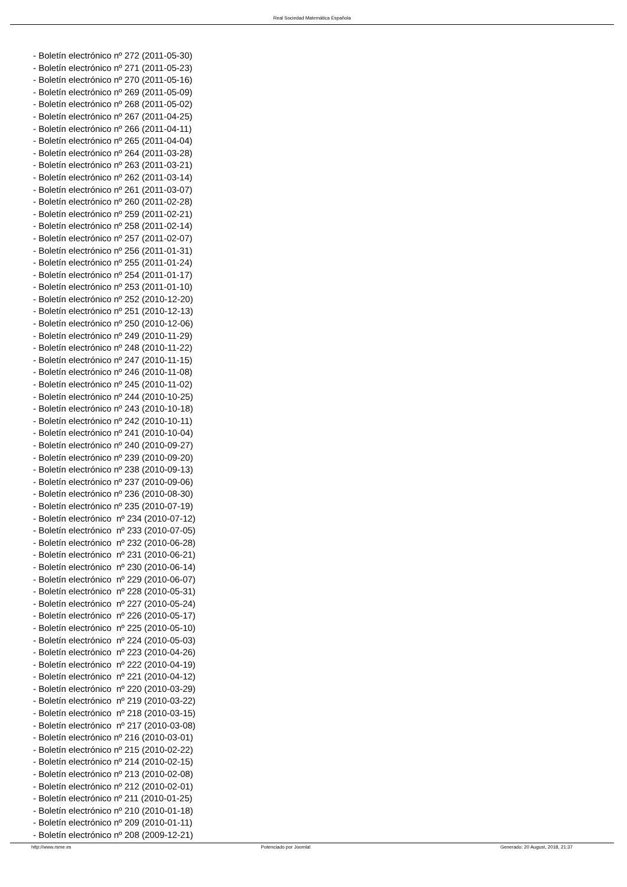Real Sociedad Matemática Española
- Boletín electrónico nº 272 (2011-05-30)
- Boletín electrónico nº 271 (2011-05-23)
- Boletín electrónico nº 270 (2011-05-16)
- Boletín electrónico nº 269 (2011-05-09)
- Boletín electrónico nº 268 (2011-05-02)
- Boletín electrónico nº 267 (2011-04-25)
- Boletín electrónico nº 266 (2011-04-11)
- Boletín electrónico nº 265 (2011-04-04)
- Boletín electrónico nº 264 (2011-03-28)
- Boletín electrónico nº 263 (2011-03-21)
- Boletín electrónico nº 262 (2011-03-14)
- Boletín electrónico nº 261 (2011-03-07)
- Boletín electrónico nº 260 (2011-02-28)
- Boletín electrónico nº 259 (2011-02-21)
- Boletín electrónico nº 258 (2011-02-14)
- Boletín electrónico nº 257 (2011-02-07)
- Boletín electrónico nº 256 (2011-01-31)
- Boletín electrónico nº 255 (2011-01-24)
- Boletín electrónico nº 254 (2011-01-17)
- Boletín electrónico nº 253 (2011-01-10)
- Boletín electrónico nº 252 (2010-12-20)
- Boletín electrónico nº 251 (2010-12-13)
- Boletín electrónico nº 250 (2010-12-06)
- Boletín electrónico nº 249 (2010-11-29)
- Boletín electrónico nº 248 (2010-11-22)
- Boletín electrónico nº 247 (2010-11-15)
- Boletín electrónico nº 246 (2010-11-08)
- Boletín electrónico nº 245 (2010-11-02)
- Boletín electrónico nº 244 (2010-10-25)
- Boletín electrónico nº 243 (2010-10-18)
- Boletín electrónico nº 242 (2010-10-11)
- Boletín electrónico nº 241 (2010-10-04)
- Boletín electrónico nº 240 (2010-09-27)
- Boletín electrónico nº 239 (2010-09-20)
- Boletín electrónico nº 238 (2010-09-13)
- Boletín electrónico nº 237 (2010-09-06)
- Boletín electrónico nº 236 (2010-08-30)
- Boletín electrónico nº 235 (2010-07-19)
- Boletín electrónico nº 234 (2010-07-12)
- Boletín electrónico nº 233 (2010-07-05)
- Boletín electrónico nº 232 (2010-06-28)
- Boletín electrónico nº 231 (2010-06-21)
- Boletín electrónico nº 230 (2010-06-14)
- Boletín electrónico nº 229 (2010-06-07)
- Boletín electrónico nº 228 (2010-05-31)
- Boletín electrónico nº 227 (2010-05-24)
- Boletín electrónico nº 226 (2010-05-17)
- Boletín electrónico nº 225 (2010-05-10)
- Boletín electrónico nº 224 (2010-05-03)
- Boletín electrónico nº 223 (2010-04-26)
- Boletín electrónico nº 222 (2010-04-19)
- Boletín electrónico nº 221 (2010-04-12)
- Boletín electrónico nº 220 (2010-03-29)
- Boletín electrónico nº 219 (2010-03-22)
- Boletín electrónico nº 218 (2010-03-15)
- Boletín electrónico nº 217 (2010-03-08)
- Boletín electrónico nº 216 (2010-03-01)
- Boletín electrónico nº 215 (2010-02-22)
- Boletín electrónico nº 214 (2010-02-15)
- Boletín electrónico nº 213 (2010-02-08)
- Boletín electrónico nº 212 (2010-02-01)
- Boletín electrónico nº 211 (2010-01-25)
- Boletín electrónico nº 210 (2010-01-18)
- Boletín electrónico nº 209 (2010-01-11)
- Boletín electrónico nº 208 (2009-12-21)
http://www.rsme.es Potenciado por Joomla! Generado: 20 August, 2018, 21:37